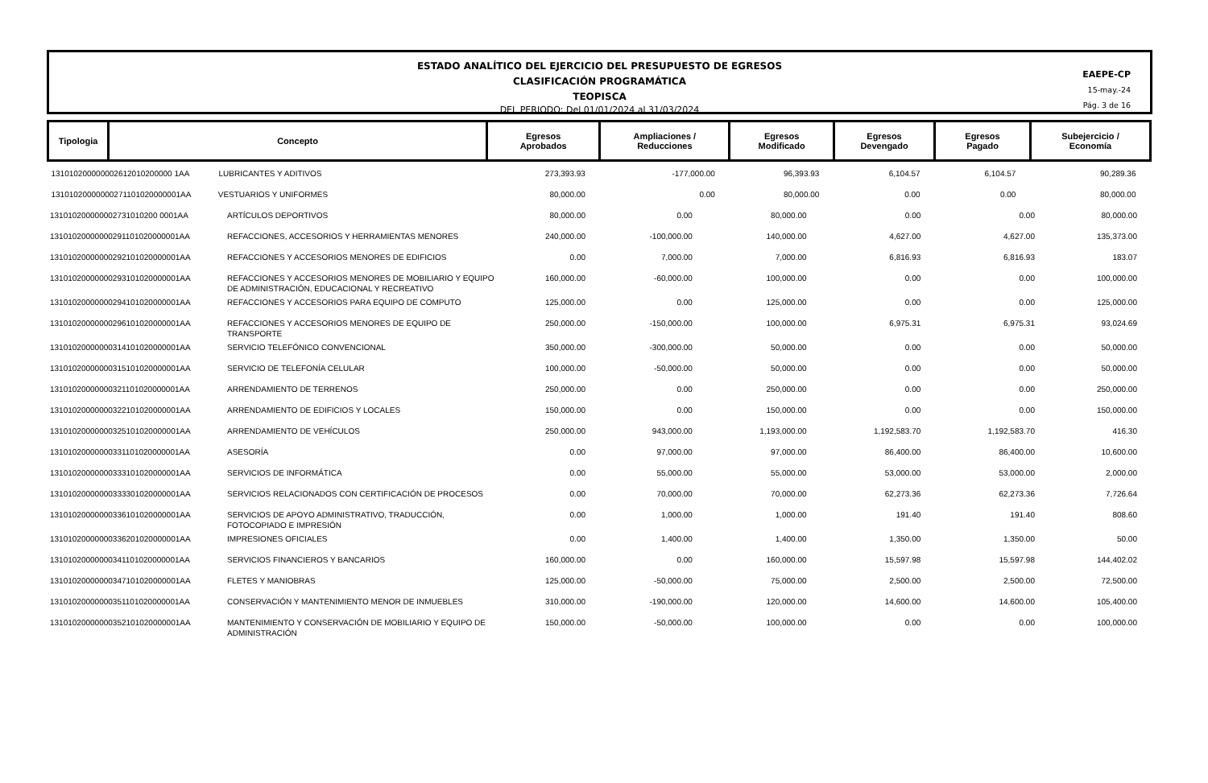ESTADO ANALÍTICO DEL EJERCICIO DEL PRESUPUESTO DE EGRESOS
CLASIFICACIÓN PROGRAMÁTICA
TEOPISCA
DEL PERIODO: Del 01/01/2024 al 31/03/2024
EAEPE-CP
15-may.-24
Pág. 3 de 16
| Tipologia | Concepto | Egresos Aprobados | Ampliaciones / Reducciones | Egresos Modificado | Egresos Devengado | Egresos Pagado | Subejercicio / Economía |
| --- | --- | --- | --- | --- | --- | --- | --- |
| 131010200000002612010200000 1AA LUBRICANTES Y ADITIVOS | | 273,393.93 | -177,000.00 | 96,393.93 | 6,104.57 | 6,104.57 | 90,289.36 |
| 13101020000000271101020000001AA VESTUARIOS Y UNIFORMES | | 80,000.00 | 0.00 | 80,000.00 | 0.00 | 0.00 | 80,000.00 |
| 131010200000002731010200 0001AA | ARTÍCULOS DEPORTIVOS | 80,000.00 | 0.00 | 80,000.00 | 0.00 | 0.00 | 80,000.00 |
| 13101020000000291101020000001AA | REFACCIONES, ACCESORIOS Y HERRAMIENTAS MENORES | 240,000.00 | -100,000.00 | 140,000.00 | 4,627.00 | 4,627.00 | 135,373.00 |
| 13101020000000292101020000001AA | REFACCIONES Y ACCESORIOS MENORES DE EDIFICIOS | 0.00 | 7,000.00 | 7,000.00 | 6,816.93 | 6,816.93 | 183.07 |
| 13101020000000293101020000001AA | REFACCIONES Y ACCESORIOS MENORES DE MOBILIARIO Y EQUIPO DE ADMINISTRACIÓN, EDUCACIONAL Y RECREATIVO | 160,000.00 | -60,000.00 | 100,000.00 | 0.00 | 0.00 | 100,000.00 |
| 13101020000000294101020000001AA | REFACCIONES Y ACCESORIOS PARA EQUIPO DE COMPUTO | 125,000.00 | 0.00 | 125,000.00 | 0.00 | 0.00 | 125,000.00 |
| 13101020000000296101020000001AA | REFACCIONES Y ACCESORIOS MENORES DE EQUIPO DE TRANSPORTE | 250,000.00 | -150,000.00 | 100,000.00 | 6,975.31 | 6,975.31 | 93,024.69 |
| 13101020000000314101020000001AA | SERVICIO TELEFÓNICO CONVENCIONAL | 350,000.00 | -300,000.00 | 50,000.00 | 0.00 | 0.00 | 50,000.00 |
| 13101020000000315101020000001AA | SERVICIO DE TELEFONÍA CELULAR | 100,000.00 | -50,000.00 | 50,000.00 | 0.00 | 0.00 | 50,000.00 |
| 13101020000000321101020000001AA | ARRENDAMIENTO DE TERRENOS | 250,000.00 | 0.00 | 250,000.00 | 0.00 | 0.00 | 250,000.00 |
| 13101020000000322101020000001AA | ARRENDAMIENTO DE EDIFICIOS Y LOCALES | 150,000.00 | 0.00 | 150,000.00 | 0.00 | 0.00 | 150,000.00 |
| 13101020000000325101020000001AA | ARRENDAMIENTO DE VEHÍCULOS | 250,000.00 | 943,000.00 | 1,193,000.00 | 1,192,583.70 | 1,192,583.70 | 416.30 |
| 13101020000000331101020000001AA | ASESORÍA | 0.00 | 97,000.00 | 97,000.00 | 86,400.00 | 86,400.00 | 10,600.00 |
| 13101020000000333101020000001AA | SERVICIOS DE INFORMÁTICA | 0.00 | 55,000.00 | 55,000.00 | 53,000.00 | 53,000.00 | 2,000.00 |
| 13101020000000333301020000001AA | SERVICIOS RELACIONADOS CON CERTIFICACIÓN DE PROCESOS | 0.00 | 70,000.00 | 70,000.00 | 62,273.36 | 62,273.36 | 7,726.64 |
| 13101020000000336101020000001AA | SERVICIOS DE APOYO ADMINISTRATIVO, TRADUCCIÓN, FOTOCOPIADO E IMPRESIÓN | 0.00 | 1,000.00 | 1,000.00 | 191.40 | 191.40 | 808.60 |
| 13101020000000336201020000001AA | IMPRESIONES OFICIALES | 0.00 | 1,400.00 | 1,400.00 | 1,350.00 | 1,350.00 | 50.00 |
| 13101020000000341101020000001AA | SERVICIOS FINANCIEROS Y BANCARIOS | 160,000.00 | 0.00 | 160,000.00 | 15,597.98 | 15,597.98 | 144,402.02 |
| 13101020000000347101020000001AA | FLETES Y MANIOBRAS | 125,000.00 | -50,000.00 | 75,000.00 | 2,500.00 | 2,500.00 | 72,500.00 |
| 13101020000000351101020000001AA | CONSERVACIÓN Y MANTENIMIENTO MENOR DE INMUEBLES | 310,000.00 | -190,000.00 | 120,000.00 | 14,600.00 | 14,600.00 | 105,400.00 |
| 13101020000000352101020000001AA | MANTENIMIENTO Y CONSERVACIÓN DE MOBILIARIO Y EQUIPO DE ADMINISTRACIÓN | 150,000.00 | -50,000.00 | 100,000.00 | 0.00 | 0.00 | 100,000.00 |